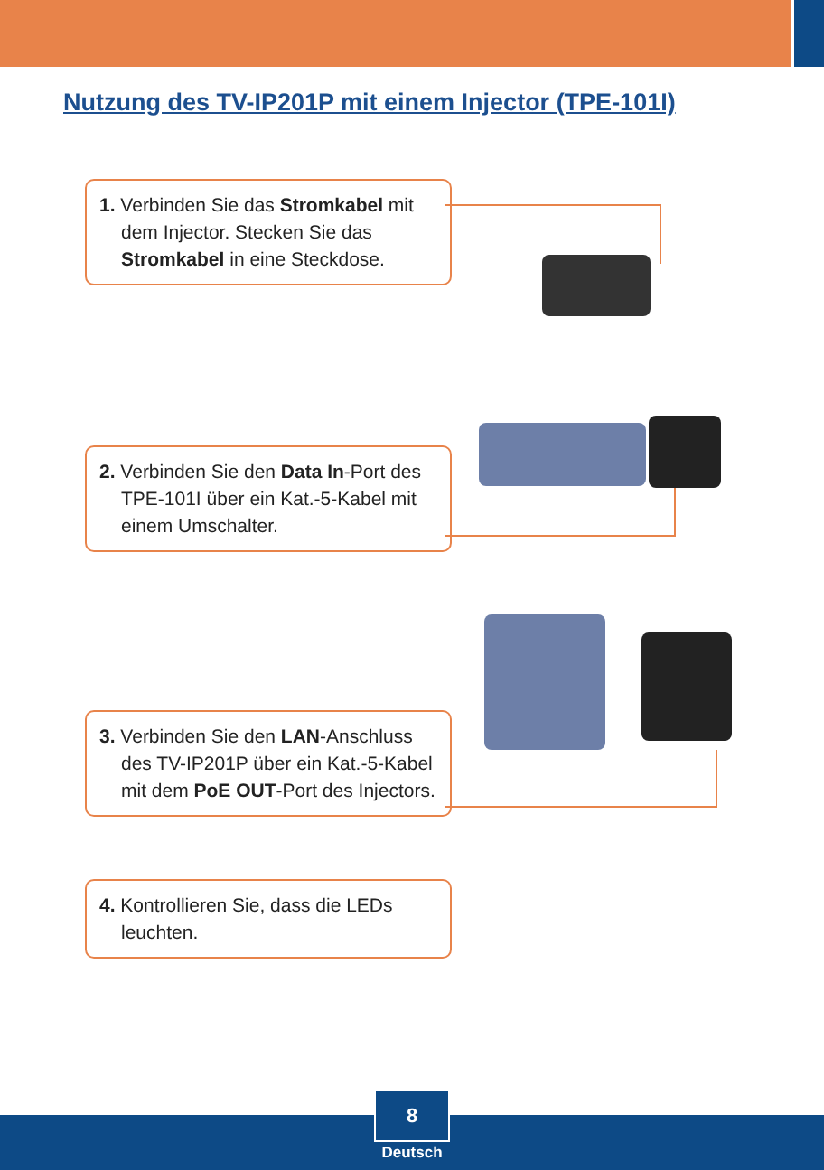Nutzung des TV-IP201P mit einem Injector (TPE-101I)
1. Verbinden Sie das Stromkabel mit dem Injector. Stecken Sie das Stromkabel in eine Steckdose.
2. Verbinden Sie den Data In-Port des TPE-101I über ein Kat.-5-Kabel mit einem Umschalter.
3. Verbinden Sie den LAN-Anschluss des TV-IP201P über ein Kat.-5-Kabel mit dem PoE OUT-Port des Injectors.
4. Kontrollieren Sie, dass die LEDs leuchten.
8
Deutsch